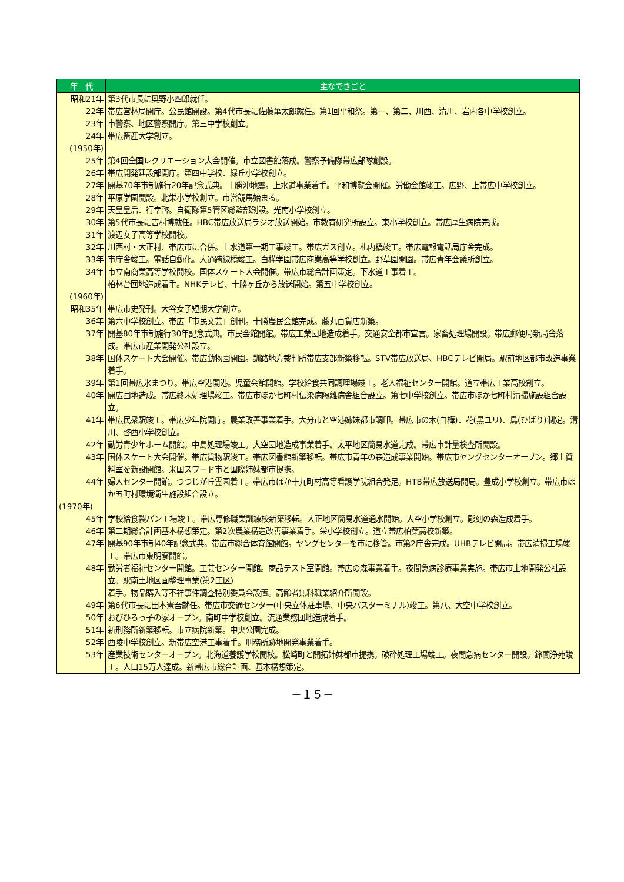| 年 代 | 主なできごと |
| --- | --- |
| 昭和21年 | 第3代市長に奥野小四郎就任。 |
| 22年 | 帯広営林局開庁。公民館開設。第4代市長に佐藤亀太郎就任。第1回平和祭。第一、第二、川西、清川、岩内各中学校創立。 |
| 23年 | 市警察、地区警察開庁。第三中学校創立。 |
| 24年 | 帯広畜産大学創立。 |
| (1950年) | |
| 25年 | 第4回全国レクリエーション大会開催。市立図書館落成。警察予備隊帯広部隊創設。 |
| 26年 | 帯広開発建設部開庁。第四中学校、緑丘小学校創立。 |
| 27年 | 開基70年市制施行20年記念式典。十勝沖地震。上水道事業着手。平和博覧会開催。労働会館竣工。広野、上帯広中学校創立。 |
| 28年 | 平原学園開設。北栄小学校創立。市営競馬始まる。 |
| 29年 | 天皇皇后、行幸啓。自衛隊第5管区総監部創設。光南小学校創立。 |
| 30年 | 第5代市長に吉村博就任。HBC帯広放送局ラジオ放送開始。市教育研究所設立。東小学校創立。帯広厚生病院完成。 |
| 31年 | 渡辺女子高等学校開校。 |
| 32年 | 川西村・大正村、帯広市に合併。上水道第一期工事竣工。帯広ガス創立。札内橋竣工。帯広電報電話局庁舎完成。 |
| 33年 | 市庁舎竣工。電話自動化。大通跨線橋竣工。白樺学園帯広商業高等学校創立。野草園開園。帯広青年会議所創立。 |
| 34年 | 市立南商業高等学校開校。国体スケート大会開催。帯広市総合計画策定。下水道工事着工。 柏林台団地造成着手。NHKテレビ、十勝ヶ丘から放送開始。第五中学校創立。 |
| (1960年) | |
| 昭和35年 | 帯広市史発刊。大谷女子短期大学創立。 |
| 36年 | 第六中学校創立。帯広「市民文芸」創刊。十勝農民会館完成。藤丸百貨店新築。 |
| 37年 | 開基80年市制施行30年記念式典。市民会館開館。帯広工業団地造成着手。交通安全都市宣言。家畜処理場開設。帯広郵便局新局舎落成。帯広市産業開発公社設立。 |
| 38年 | 国体スケート大会開催。帯広動物園開園。釧路地方裁判所帯広支部新築移転。STV帯広放送局、HBCテレビ開局。駅前地区都市改造事業着手。 |
| 39年 | 第1回帯広氷まつり。帯広空港開港。児童会館開館。学校給食共同調理場竣工。老人福祉センター開館。道立帯広工業高校創立。 |
| 40年 | 開広団地造成。帯広終末処理場竣工。帯広市ほか七町村伝染病隔離病舎組合設立。第七中学校創立。帯広市ほか七町村清掃施設組合設立。 |
| 41年 | 帯広民衆駅竣工。帯広少年院開庁。農業改善事業着手。大分市と空港姉妹都市調印。帯広市の木(白樺)、花(黒ユリ)、鳥(ひばり)制定。清川、啓西小学校創立。 |
| 42年 | 勤労青少年ホーム開館。中島処理場竣工。大空団地造成事業着手。太平地区簡易水道完成。帯広市計量検査所開設。 |
| 43年 | 国体スケート大会開催。帯広貨物駅竣工。帯広図書館新築移転。帯広市青年の森造成事業開始。帯広市ヤングセンターオープン。郷土資料室を新設開館。米国スワード市と国際姉妹都市提携。 |
| 44年 | 婦人センター開館。つつじが丘霊園着工。帯広市ほか十九町村高等看護学院組合発足。HTB帯広放送局開局。豊成小学校創立。帯広市ほか五町村環境衛生施設組合設立。 |
| (1970年) | |
| 45年 | 学校給食製パン工場竣工。帯広専修職業訓練校新築移転。大正地区簡易水道通水開始。大空小学校創立。彫刻の森造成着手。 |
| 46年 | 第二期総合計画基本構想策定。第2次農業構造改善事業着手。栄小学校創立。道立帯広柏葉高校新築。 |
| 47年 | 開基90年市制40年記念式典。帯広市総合体育館開館。ヤングセンターを市に移管。市第2庁舎完成。UHBテレビ開局。帯広清掃工場竣工。帯広市東明寮開館。 |
| 48年 | 勤労者福祉センター開館。工芸センター開館。商品テスト室開館。帯広の森事業着手。夜間急病診療事業実施。帯広市土地開発公社設立。駅南土地区画整理事業(第2工区) 着手。物品購入等不祥事件調査特別委員会設置。高齢者無料職業紹介所開設。 |
| 49年 | 第6代市長に田本憲吾就任。帯広市交通センター(中央立体駐車場、中央バスターミナル)竣工。第八、大空中学校創立。 |
| 50年 | おびひろっ子の家オープン。南町中学校創立。流通業務団地造成着手。 |
| 51年 | 新刑務所新築移転。市立病院新築。中央公園完成。 |
| 52年 | 西陵中学校創立。新帯広空港工事着手。刑務所跡地開発事業着手。 |
| 53年 | 産業技術センターオープン。北海道養護学校開校。松崎町と開拓姉妹都市提携。破砕処理工場竣工。夜間急病センター開設。鈴蘭浄苑竣工。人口15万人達成。新帯広市総合計画、基本構想策定。 |
－１５－